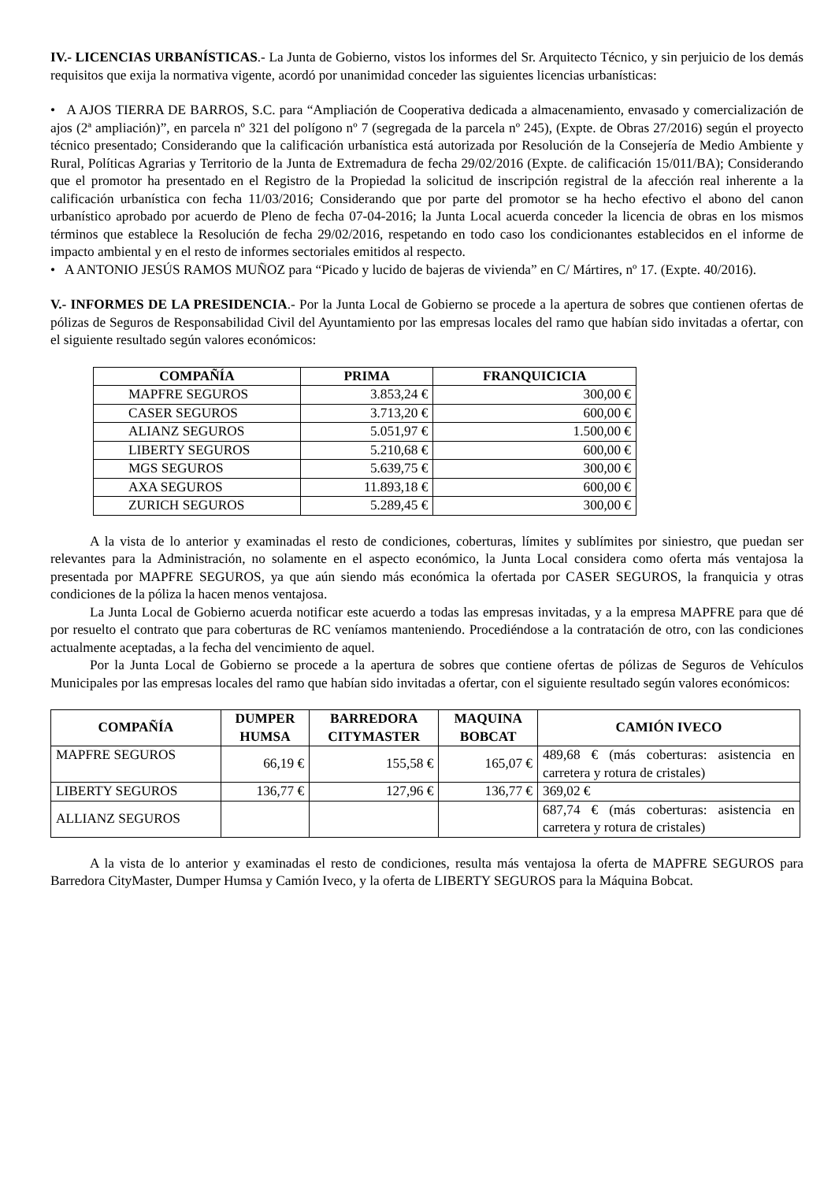IV.- LICENCIAS URBANÍSTICAS.- La Junta de Gobierno, vistos los informes del Sr. Arquitecto Técnico, y sin perjuicio de los demás requisitos que exija la normativa vigente, acordó por unanimidad conceder las siguientes licencias urbanísticas:
• A AJOS TIERRA DE BARROS, S.C. para “Ampliación de Cooperativa dedicada a almacenamiento, envasado y comercialización de ajos (2ª ampliación)”, en parcela nº 321 del polígono nº 7 (segregada de la parcela nº 245), (Expte. de Obras 27/2016) según el proyecto técnico presentado; Considerando que la calificación urbanística está autorizada por Resolución de la Consejería de Medio Ambiente y Rural, Políticas Agrarias y Territorio de la Junta de Extremadura de fecha 29/02/2016 (Expte. de calificación 15/011/BA); Considerando que el promotor ha presentado en el Registro de la Propiedad la solicitud de inscripción registral de la afección real inherente a la calificación urbanística con fecha 11/03/2016; Considerando que por parte del promotor se ha hecho efectivo el abono del canon urbanístico aprobado por acuerdo de Pleno de fecha 07-04-2016; la Junta Local acuerda conceder la licencia de obras en los mismos términos que establece la Resolución de fecha 29/02/2016, respetando en todo caso los condicionantes establecidos en el informe de impacto ambiental y en el resto de informes sectoriales emitidos al respecto.
• A ANTONIO JESÚS RAMOS MUÑOZ para “Picado y lucido de bajeras de vivienda” en C/ Mártires, nº 17. (Expte. 40/2016).
V.- INFORMES DE LA PRESIDENCIA.- Por la Junta Local de Gobierno se procede a la apertura de sobres que contienen ofertas de pólizas de Seguros de Responsabilidad Civil del Ayuntamiento por las empresas locales del ramo que habían sido invitadas a ofertar, con el siguiente resultado según valores económicos:
| COMPAÑÍA | PRIMA | FRANQUICICIA |
| --- | --- | --- |
| MAPFRE SEGUROS | 3.853,24 € | 300,00 € |
| CASER SEGUROS | 3.713,20 € | 600,00 € |
| ALIANZ SEGUROS | 5.051,97 € | 1.500,00 € |
| LIBERTY SEGUROS | 5.210,68 € | 600,00 € |
| MGS SEGUROS | 5.639,75 € | 300,00 € |
| AXA SEGUROS | 11.893,18 € | 600,00 € |
| ZURICH SEGUROS | 5.289,45 € | 300,00 € |
A la vista de lo anterior y examinadas el resto de condiciones, coberturas, límites y sublímites por siniestro, que puedan ser relevantes para la Administración, no solamente en el aspecto económico, la Junta Local considera como oferta más ventajosa la presentada por MAPFRE SEGUROS, ya que aún siendo más económica la ofertada por CASER SEGUROS, la franquicia y otras condiciones de la póliza la hacen menos ventajosa.
La Junta Local de Gobierno acuerda notificar este acuerdo a todas las empresas invitadas, y a la empresa MAPFRE para que dé por resuelto el contrato que para coberturas de RC veníamos manteniendo. Procediéndose a la contratación de otro, con las condiciones actualmente aceptadas, a la fecha del vencimiento de aquel.
Por la Junta Local de Gobierno se procede a la apertura de sobres que contiene ofertas de pólizas de Seguros de Vehículos Municipales por las empresas locales del ramo que habían sido invitadas a ofertar, con el siguiente resultado según valores económicos:
| COMPAÑÍA | DUMPER HUMSA | BARREDORA CITYMASTER | MAQUINA BOBCAT | CAMIÓN IVECO |
| --- | --- | --- | --- | --- |
| MAPFRE SEGUROS | 66,19 € | 155,58 € | 165,07 € | 489,68 € (más coberturas: asistencia en carretera y rotura de cristales) |
| LIBERTY SEGUROS | 136,77 € | 127,96 € | 136,77 € | 369,02 € |
| ALLIANZ SEGUROS | | | | 687,74 € (más coberturas: asistencia en carretera y rotura de cristales) |
A la vista de lo anterior y examinadas el resto de condiciones, resulta más ventajosa la oferta de MAPFRE SEGUROS para Barredora CityMaster, Dumper Humsa y Camión Iveco, y la oferta de LIBERTY SEGUROS para la Máquina Bobcat.